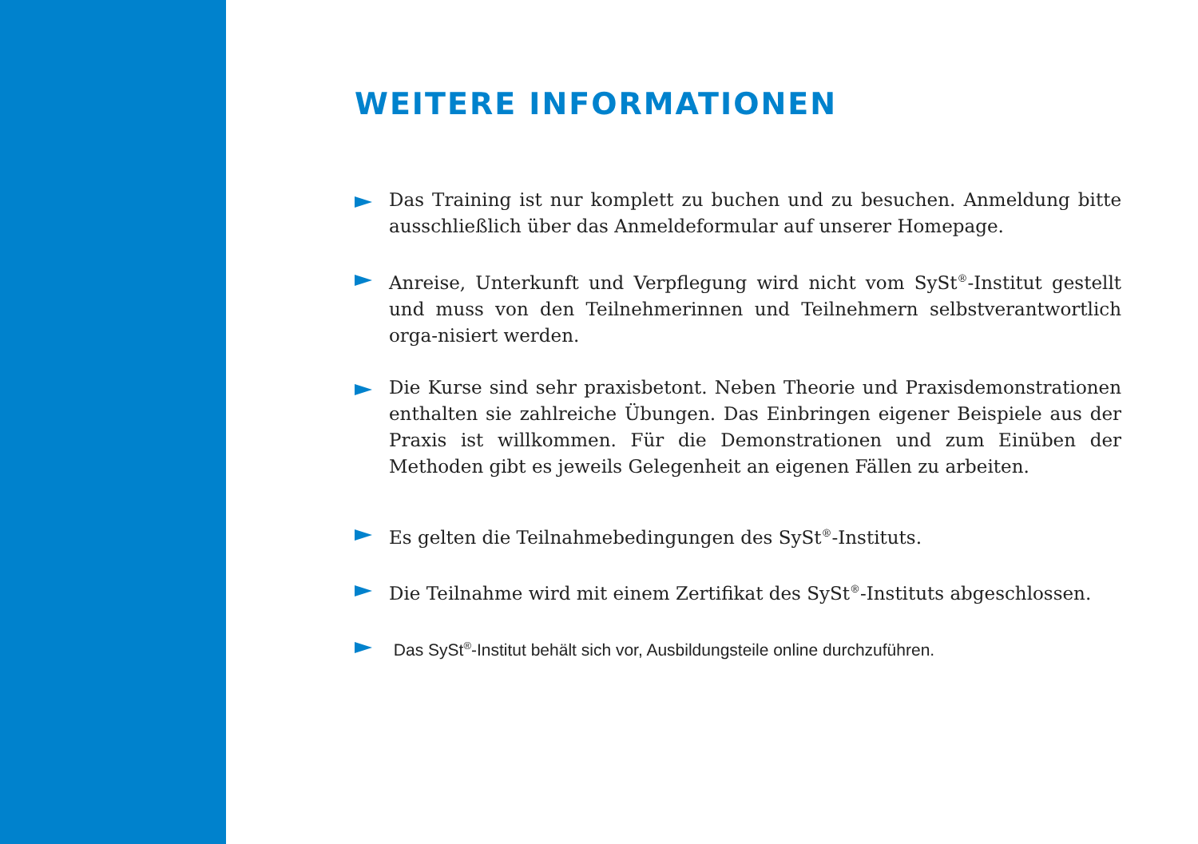WEITERE INFORMATIONEN
Das Training ist nur komplett zu buchen und zu besuchen. Anmeldung bitte ausschließlich über das Anmeldeformular auf unserer Homepage.
Anreise, Unterkunft und Verpflegung wird nicht vom SySt<sup>®</sup>-Institut gestellt und muss von den Teilnehmerinnen und Teilnehmern selbstverantwortlich orga-nisiert werden.
Die Kurse sind sehr praxisbetont. Neben Theorie und Praxisdemonstrationen enthalten sie zahlreiche Übungen. Das Einbringen eigener Beispiele aus der Praxis ist willkommen. Für die Demonstrationen und zum Einüben der Methoden gibt es jeweils Gelegenheit an eigenen Fällen zu arbeiten.
Es gelten die Teilnahmebedingungen des SySt<sup>®</sup>-Instituts.
Die Teilnahme wird mit einem Zertifikat des SySt<sup>®</sup>-Instituts abgeschlossen.
Das SySt<sup>®</sup>-Institut behält sich vor, Ausbildungsteile online durchzuführen.